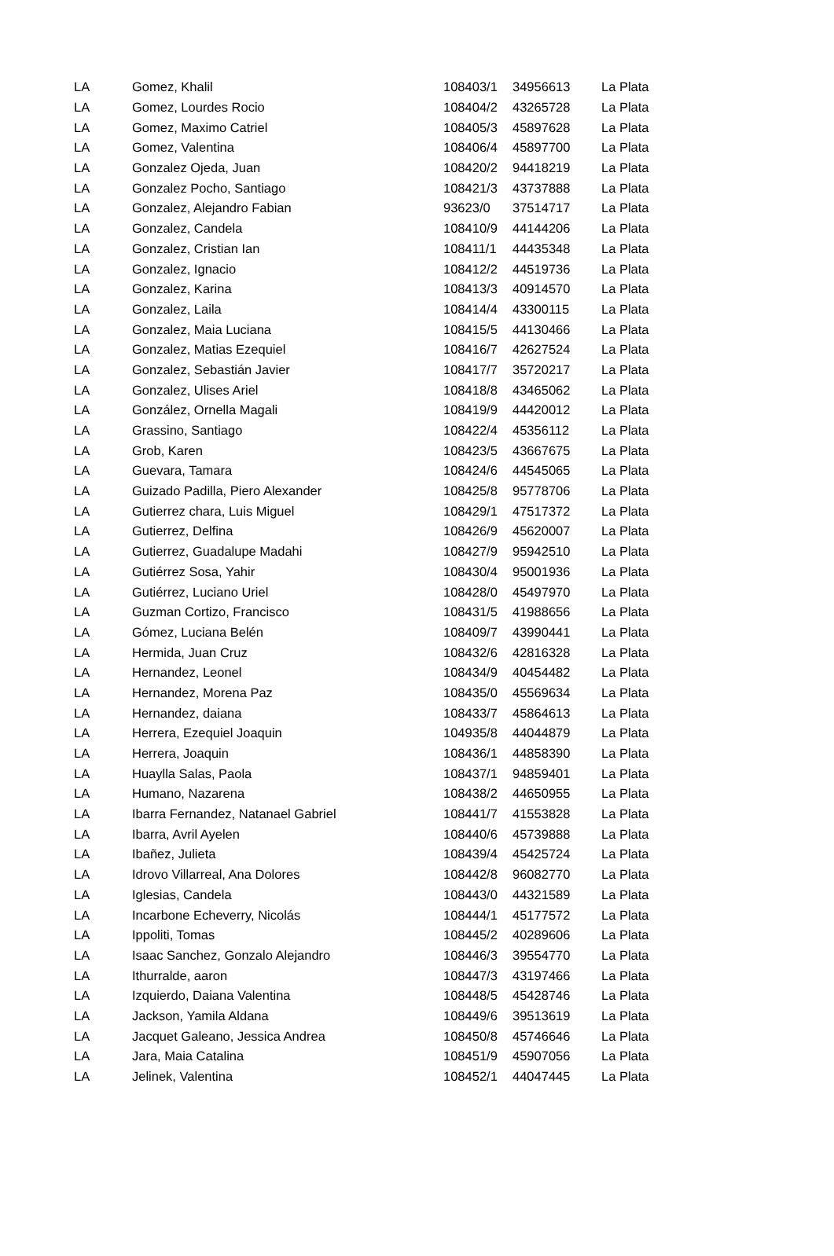| LA | Gomez, Khalil | 108403/1 | 34956613 | La Plata |
| LA | Gomez, Lourdes Rocio | 108404/2 | 43265728 | La Plata |
| LA | Gomez, Maximo Catriel | 108405/3 | 45897628 | La Plata |
| LA | Gomez, Valentina | 108406/4 | 45897700 | La Plata |
| LA | Gonzalez Ojeda, Juan | 108420/2 | 94418219 | La Plata |
| LA | Gonzalez Pocho, Santiago | 108421/3 | 43737888 | La Plata |
| LA | Gonzalez, Alejandro Fabian | 93623/0 | 37514717 | La Plata |
| LA | Gonzalez, Candela | 108410/9 | 44144206 | La Plata |
| LA | Gonzalez, Cristian Ian | 108411/1 | 44435348 | La Plata |
| LA | Gonzalez, Ignacio | 108412/2 | 44519736 | La Plata |
| LA | Gonzalez, Karina | 108413/3 | 40914570 | La Plata |
| LA | Gonzalez, Laila | 108414/4 | 43300115 | La Plata |
| LA | Gonzalez, Maia Luciana | 108415/5 | 44130466 | La Plata |
| LA | Gonzalez, Matias Ezequiel | 108416/7 | 42627524 | La Plata |
| LA | Gonzalez, Sebastián Javier | 108417/7 | 35720217 | La Plata |
| LA | Gonzalez, Ulises Ariel | 108418/8 | 43465062 | La Plata |
| LA | González, Ornella Magali | 108419/9 | 44420012 | La Plata |
| LA | Grassino, Santiago | 108422/4 | 45356112 | La Plata |
| LA | Grob, Karen | 108423/5 | 43667675 | La Plata |
| LA | Guevara, Tamara | 108424/6 | 44545065 | La Plata |
| LA | Guizado Padilla, Piero Alexander | 108425/8 | 95778706 | La Plata |
| LA | Gutierrez chara, Luis Miguel | 108429/1 | 47517372 | La Plata |
| LA | Gutierrez, Delfina | 108426/9 | 45620007 | La Plata |
| LA | Gutierrez, Guadalupe Madahi | 108427/9 | 95942510 | La Plata |
| LA | Gutiérrez Sosa, Yahir | 108430/4 | 95001936 | La Plata |
| LA | Gutiérrez, Luciano Uriel | 108428/0 | 45497970 | La Plata |
| LA | Guzman Cortizo, Francisco | 108431/5 | 41988656 | La Plata |
| LA | Gómez, Luciana Belén | 108409/7 | 43990441 | La Plata |
| LA | Hermida, Juan Cruz | 108432/6 | 42816328 | La Plata |
| LA | Hernandez, Leonel | 108434/9 | 40454482 | La Plata |
| LA | Hernandez, Morena Paz | 108435/0 | 45569634 | La Plata |
| LA | Hernandez, daiana | 108433/7 | 45864613 | La Plata |
| LA | Herrera, Ezequiel Joaquin | 104935/8 | 44044879 | La Plata |
| LA | Herrera, Joaquin | 108436/1 | 44858390 | La Plata |
| LA | Huaylla Salas, Paola | 108437/1 | 94859401 | La Plata |
| LA | Humano, Nazarena | 108438/2 | 44650955 | La Plata |
| LA | Ibarra Fernandez, Natanael Gabriel | 108441/7 | 41553828 | La Plata |
| LA | Ibarra, Avril Ayelen | 108440/6 | 45739888 | La Plata |
| LA | Ibañez, Julieta | 108439/4 | 45425724 | La Plata |
| LA | Idrovo Villarreal, Ana Dolores | 108442/8 | 96082770 | La Plata |
| LA | Iglesias, Candela | 108443/0 | 44321589 | La Plata |
| LA | Incarbone Echeverry, Nicolás | 108444/1 | 45177572 | La Plata |
| LA | Ippoliti, Tomas | 108445/2 | 40289606 | La Plata |
| LA | Isaac Sanchez, Gonzalo Alejandro | 108446/3 | 39554770 | La Plata |
| LA | Ithurralde, aaron | 108447/3 | 43197466 | La Plata |
| LA | Izquierdo, Daiana Valentina | 108448/5 | 45428746 | La Plata |
| LA | Jackson, Yamila Aldana | 108449/6 | 39513619 | La Plata |
| LA | Jacquet Galeano, Jessica Andrea | 108450/8 | 45746646 | La Plata |
| LA | Jara, Maia Catalina | 108451/9 | 45907056 | La Plata |
| LA | Jelinek, Valentina | 108452/1 | 44047445 | La Plata |